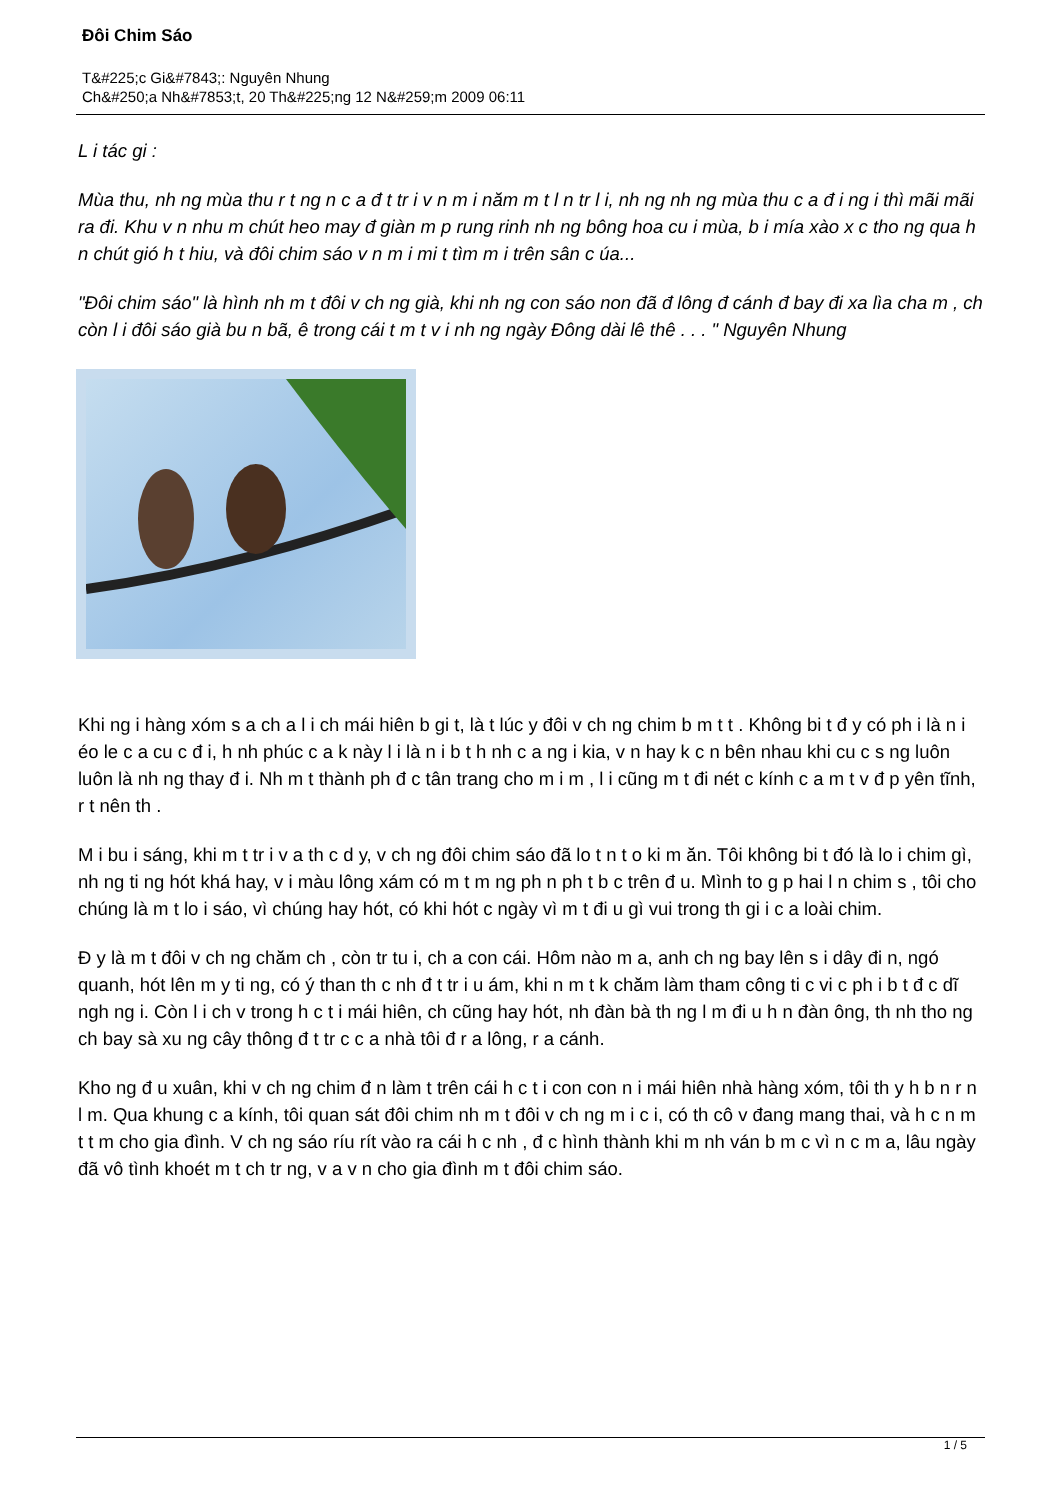Đôi Chim Sáo
T&#225;c Gi&#7843;: Nguyên Nhung
Ch&#250;a Nh&#7853;t, 20 Th&#225;ng 12 N&#259;m 2009 06:11
L i tác gi :
Mùa thu, nh ng mùa thu r t ng n c a đ t tr i v n m i năm m t l n tr l i, nh ng nh ng mùa thu c a đ i ng i thì mãi mãi ra đi. Khu v n nhu m chút heo may đ giàn m p rung rinh nh ng bông hoa cu i mùa, b i mía xào x c tho ng qua h n chút gió h t hiu, và đôi chim sáo v n m i mi t tìm m i trên sân c úa...
"Đôi chim sáo" là hình nh m t đôi v ch ng già, khi nh ng con sáo non đã đ lông đ cánh đ bay đi xa lìa cha m , ch còn l i đôi sáo già bu n bã, ê trong cái t m t v i nh ng ngày Đông dài lê thê . . . " Nguyên Nhung
Khi ng i hàng xóm s a ch a l i ch mái hiên b gi t, là t lúc y đôi v ch ng chim b m t t . Không bi t đ y có ph i là n i éo le c a cu c đ i, h nh phúc c a k này l i là n i b t h nh c a ng i kia, v n hay k c n bên nhau khi cu c s ng luôn luôn là nh ng thay đ i. Nh m t thành ph đ c tân trang cho m i m , l i cũng m t đi nét c kính c a m t v đ p yên tĩnh, r t nên th .
M i bu i sáng, khi m t tr i v a th c d y, v ch ng đôi chim sáo đã lo t n t o ki m ăn. Tôi không bi t đó là lo i chim gì, nh ng ti ng hót khá hay, v i màu lông xám có m t m ng ph n ph t b c trên đ u. Mình to g p hai l n chim s , tôi cho chúng là m t lo i sáo, vì chúng hay hót, có khi hót c ngày vì m t đi u gì vui trong th gi i c a loài chim.
Đ y là m t đôi v ch ng chăm ch , còn tr tu i, ch a con cái. Hôm nào m a, anh ch ng bay lên s i dây đi n, ngó quanh, hót lên m y ti ng, có ý than th c nh đ t tr i u ám, khi n m t k chăm làm tham công ti c vi c ph i b t đ c dĩ ngh ng i. Còn l i ch v trong h c t i mái hiên, ch cũng hay hót, nh đàn bà th ng l m đi u h n đàn ông, th nh tho ng ch bay sà xu ng cây thông đ t tr c c a nhà tôi đ r a lông, r a cánh.
Kho ng đ u xuân, khi v ch ng chim đ n làm t trên cái h c t i con con n i mái hiên nhà hàng xóm, tôi th y h b n r n l m. Qua khung c a kính, tôi quan sát đôi chim nh m t đôi v ch ng m i c i, có th cô v đang mang thai, và h c n m t t m cho gia đình. V ch ng sáo ríu rít vào ra cái h c nh , đ c hình thành khi m nh ván b m c vì n c m a, lâu ngày đã vô tình khoét m t ch tr ng, v a v n cho gia đình m t đôi chim sáo.
1 / 5